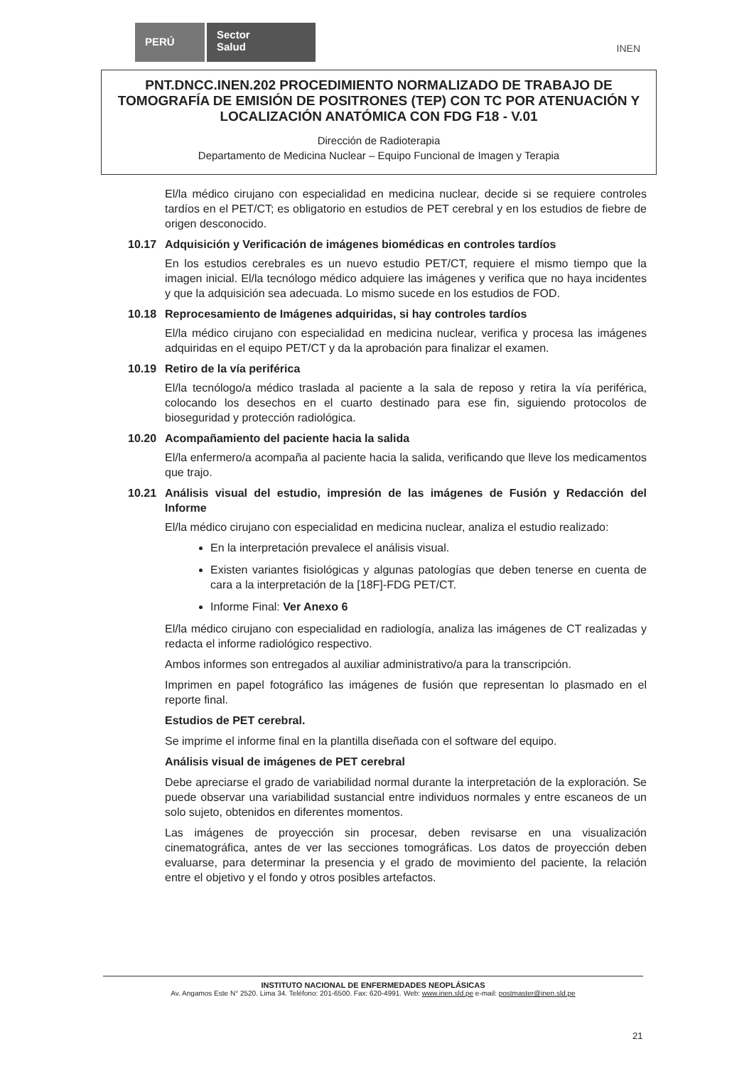PERÚ
Sector
Salud
INEN
PNT.DNCC.INEN.202 PROCEDIMIENTO NORMALIZADO DE TRABAJO DE TOMOGRAFÍA DE EMISIÓN DE POSITRONES (TEP) CON TC POR ATENUACIÓN Y LOCALIZACIÓN ANATÓMICA CON FDG F18 - V.01
Dirección de Radioterapia
Departamento de Medicina Nuclear – Equipo Funcional de Imagen y Terapia
El/la médico cirujano con especialidad en medicina nuclear, decide si se requiere controles tardíos en el PET/CT; es obligatorio en estudios de PET cerebral y en los estudios de fiebre de origen desconocido.
10.17 Adquisición y Verificación de imágenes biomédicas en controles tardíos
En los estudios cerebrales es un nuevo estudio PET/CT, requiere el mismo tiempo que la imagen inicial. El/la tecnólogo médico adquiere las imágenes y verifica que no haya incidentes y que la adquisición sea adecuada. Lo mismo sucede en los estudios de FOD.
10.18 Reprocesamiento de Imágenes adquiridas, si hay controles tardíos
El/la médico cirujano con especialidad en medicina nuclear, verifica y procesa las imágenes adquiridas en el equipo PET/CT y da la aprobación para finalizar el examen.
10.19 Retiro de la vía periférica
El/la tecnólogo/a médico traslada al paciente a la sala de reposo y retira la vía periférica, colocando los desechos en el cuarto destinado para ese fin, siguiendo protocolos de bioseguridad y protección radiológica.
10.20 Acompañamiento del paciente hacia la salida
El/la enfermero/a acompaña al paciente hacia la salida, verificando que lleve los medicamentos que trajo.
10.21 Análisis visual del estudio, impresión de las imágenes de Fusión y Redacción del Informe
El/la médico cirujano con especialidad en medicina nuclear, analiza el estudio realizado:
En la interpretación prevalece el análisis visual.
Existen variantes fisiológicas y algunas patologías que deben tenerse en cuenta de cara a la interpretación de la [18F]-FDG PET/CT.
Informe Final: Ver Anexo 6
El/la médico cirujano con especialidad en radiología, analiza las imágenes de CT realizadas y redacta el informe radiológico respectivo.
Ambos informes son entregados al auxiliar administrativo/a para la transcripción.
Imprimen en papel fotográfico las imágenes de fusión que representan lo plasmado en el reporte final.
Estudios de PET cerebral.
Se imprime el informe final en la plantilla diseñada con el software del equipo.
Análisis visual de imágenes de PET cerebral
Debe apreciarse el grado de variabilidad normal durante la interpretación de la exploración. Se puede observar una variabilidad sustancial entre individuos normales y entre escaneos de un solo sujeto, obtenidos en diferentes momentos.
Las imágenes de proyección sin procesar, deben revisarse en una visualización cinematográfica, antes de ver las secciones tomográficas. Los datos de proyección deben evaluarse, para determinar la presencia y el grado de movimiento del paciente, la relación entre el objetivo y el fondo y otros posibles artefactos.
INSTITUTO NACIONAL DE ENFERMEDADES NEOPLÁSICAS
Av. Angamos Este N° 2520. Lima 34. Teléfono: 201-6500. Fax: 620-4991. Web: www.inen.sld.pe e-mail: postmaster@inen.sld.pe
21